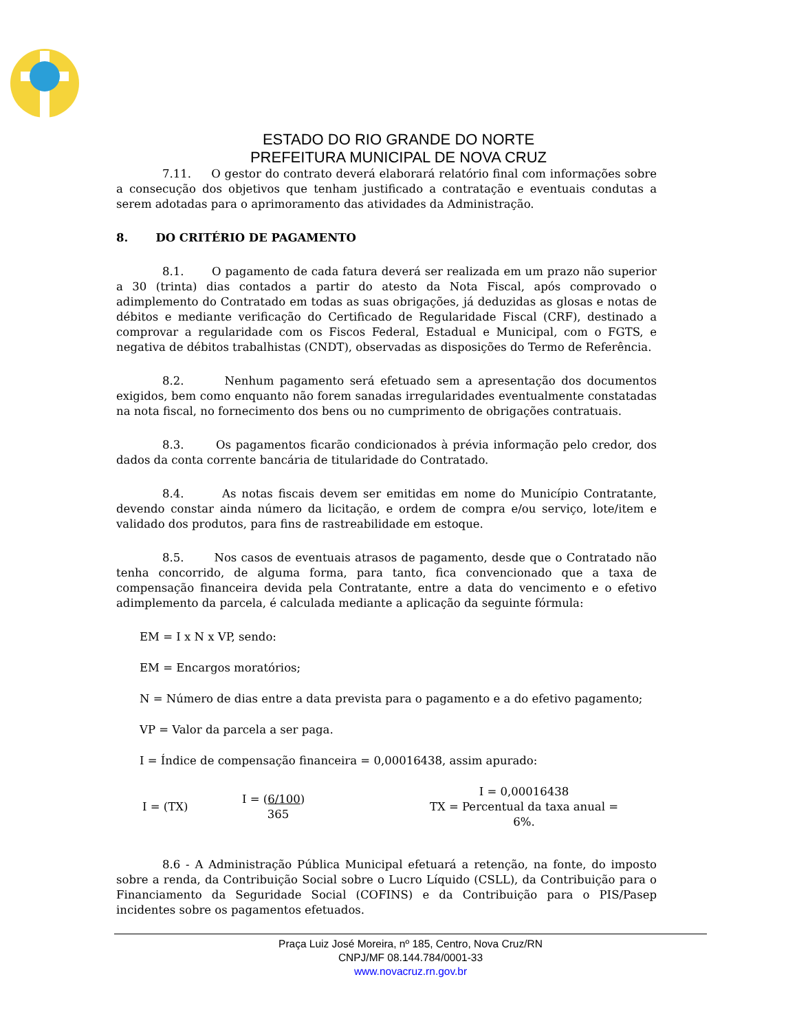ESTADO DO RIO GRANDE DO NORTE
PREFEITURA MUNICIPAL DE NOVA CRUZ
7.11. O gestor do contrato deverá elaborará relatório final com informações sobre a consecução dos objetivos que tenham justificado a contratação e eventuais condutas a serem adotadas para o aprimoramento das atividades da Administração.
8. DO CRITÉRIO DE PAGAMENTO
8.1. O pagamento de cada fatura deverá ser realizada em um prazo não superior a 30 (trinta) dias contados a partir do atesto da Nota Fiscal, após comprovado o adimplemento do Contratado em todas as suas obrigações, já deduzidas as glosas e notas de débitos e mediante verificação do Certificado de Regularidade Fiscal (CRF), destinado a comprovar a regularidade com os Fiscos Federal, Estadual e Municipal, com o FGTS, e negativa de débitos trabalhistas (CNDT), observadas as disposições do Termo de Referência.
8.2. Nenhum pagamento será efetuado sem a apresentação dos documentos exigidos, bem como enquanto não forem sanadas irregularidades eventualmente constatadas na nota fiscal, no fornecimento dos bens ou no cumprimento de obrigações contratuais.
8.3. Os pagamentos ficarão condicionados à prévia informação pelo credor, dos dados da conta corrente bancária de titularidade do Contratado.
8.4. As notas fiscais devem ser emitidas em nome do Município Contratante, devendo constar ainda número da licitação, e ordem de compra e/ou serviço, lote/item e validado dos produtos, para fins de rastreabilidade em estoque.
8.5. Nos casos de eventuais atrasos de pagamento, desde que o Contratado não tenha concorrido, de alguma forma, para tanto, fica convencionado que a taxa de compensação financeira devida pela Contratante, entre a data do vencimento e o efetivo adimplemento da parcela, é calculada mediante a aplicação da seguinte fórmula:
EM = I x N x VP, sendo:
EM = Encargos moratórios;
N = Número de dias entre a data prevista para o pagamento e a do efetivo pagamento;
VP = Valor da parcela a ser paga.
I = Índice de compensação financeira = 0,00016438, assim apurado:
I = (TX)
I = (6/100)
365
I = 0,00016438
TX = Percentual da taxa anual = 6%.
8.6 - A Administração Pública Municipal efetuará a retenção, na fonte, do imposto sobre a renda, da Contribuição Social sobre o Lucro Líquido (CSLL), da Contribuição para o Financiamento da Seguridade Social (COFINS) e da Contribuição para o PIS/Pasep incidentes sobre os pagamentos efetuados.
Praça Luiz José Moreira, nº 185, Centro, Nova Cruz/RN
CNPJ/MF 08.144.784/0001-33
www.novacruz.rn.gov.br